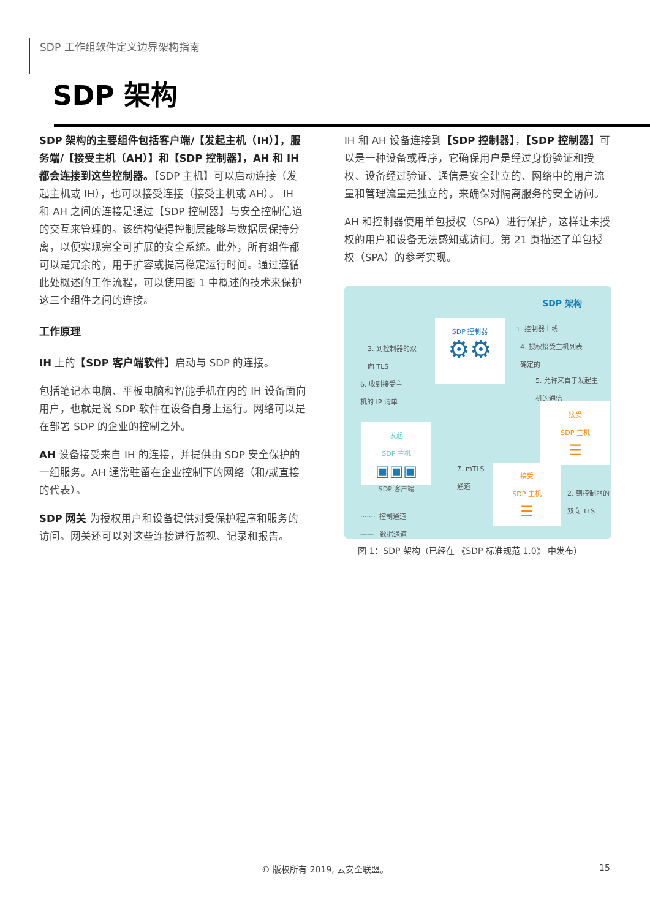SDP 工作组软件定义边界架构指南
SDP 架构
SDP 架构的主要组件包括客户端/【发起主机（IH）】，服务端/【接受主机（AH）】和【SDP 控制器】，AH 和 IH 都会连接到这些控制器。【SDP 主机】可以启动连接（发起主机或 IH），也可以接受连接（接受主机或 AH）。 IH 和 AH 之间的连接是通过【SDP 控制器】与安全控制信道的交互来管理的。该结构使得控制层能够与数据层保持分离，以便实现完全可扩展的安全系统。此外，所有组件都可以是冗余的，用于扩容或提高稳定运行时间。通过遵循此处概述的工作流程，可以使用图 1 中概述的技术来保护这三个组件之间的连接。
工作原理
IH 上的【SDP 客户端软件】启动与 SDP 的连接。
包括笔记本电脑、平板电脑和智能手机在内的 IH 设备面向用户，也就是说 SDP 软件在设备自身上运行。网络可以是在部署 SDP 的企业的控制之外。
AH 设备接受来自 IH 的连接，并提供由 SDP 安全保护的一组服务。AH 通常驻留在企业控制下的网络（和/或直接的代表）。
SDP 网关 为授权用户和设备提供对受保护程序和服务的访问。网关还可以对这些连接进行监视、记录和报告。
IH 和 AH 设备连接到【SDP 控制器】，【SDP 控制器】可以是一种设备或程序，它确保用户是经过身份验证和授权、设备经过验证、通信是安全建立的、网络中的用户流量和管理流量是独立的，来确保对隔离服务的安全访问。
AH 和控制器使用单包授权（SPA）进行保护，这样让未授权的用户和设备无法感知或访问。第 21 页描述了单包授权（SPA）的参考实现。
SDP 架构
SDP 控制器
⚙⚙
1. 控制器上线
4. 授权接受主机列表
确定的
3. 到控制器的双
向 TLS
6. 收到接受主
机的 IP 清单
5. 允许来自于发起主
机的通信
发起
SDP 主机
▣▣▣
SDP 客户端
接受
SDP 主机
☰
接受
SDP 主机
☰
7. mTLS
通道
2. 到控制器的
双向 TLS
······· 控制通道
—— 数据通道
图 1：SDP 架构（已经在 《SDP 标准规范 1.0》 中发布）
© 版权所有 2019, 云安全联盟。 15